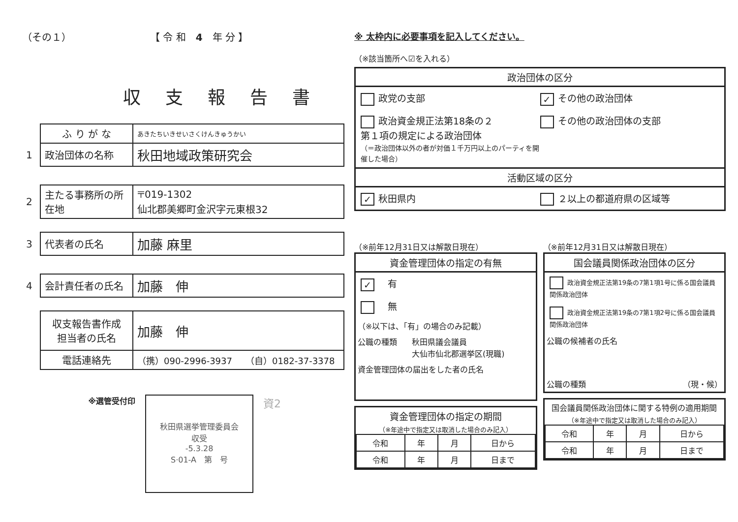（その１） 【 令 和　4　年 分 】
収支報告書
| | ふ り が な | あきたちいきせいさくけんきゅうかい |
| 1 | 政治団体の名称 | 秋田地域政策研究会 |
| 2 | 主たる事務所の所在地 | 〒019-1302 仙北郡美郷町金沢字元東根32 |
| 3 | 代表者の氏名 | 加藤 麻里 |
| 4 | 会計責任者の氏名 | 加藤 伸 |
| | 収支報告書作成 担当者の氏名 | 加藤 伸 |
| | 電話連絡先 | （携）090-2996-3937 （自）0182-37-3378 |
※選管受付印
秋田県選挙管理委員会
収受
-5.3.28
S·01-A　第　号
資2
※ 太枠内に必要事項を記入してください。
（※該当箇所へ☑を入れる）
政治団体の区分
政党の支部
✓ その他の政治団体
政治資金規正法第18条の２
第１項の規定による政治団体
（＝政治団体以外の者が対価１千万円以上のパーティを開催した場合）
その他の政治団体の支部
活動区域の区分
✓ 秋田県内 ２以上の都道府県の区域等
（※前年12月31日又は解散日現在）
資金管理団体の指定の有無
✓　有
　無
（※以下は、「有」の場合のみ記載）
公職の種類 秋田県議会議員
大仙市仙北郡選挙区(現職)
資金管理団体の届出をした者の氏名
資金管理団体の指定の期間
（※年途中で指定又は取消した場合のみ記入）
| 令和 | 年 | 月 | 日から |
| 令和 | 年 | 月 | 日まで |
（※前年12月31日又は解散日現在）
国会議員関係政治団体の区分
政治資金規正法第19条の7第1項1号に係る国会議員関係政治団体
政治資金規正法第19条の7第1項2号に係る国会議員関係政治団体
公職の候補者の氏名
公職の種類 （現・候）
国会議員関係政治団体に関する特例の適用期間
（※年途中で指定又は取消した場合のみ記入）
| 令和 | 年 | 月 | 日から |
| 令和 | 年 | 月 | 日まで |